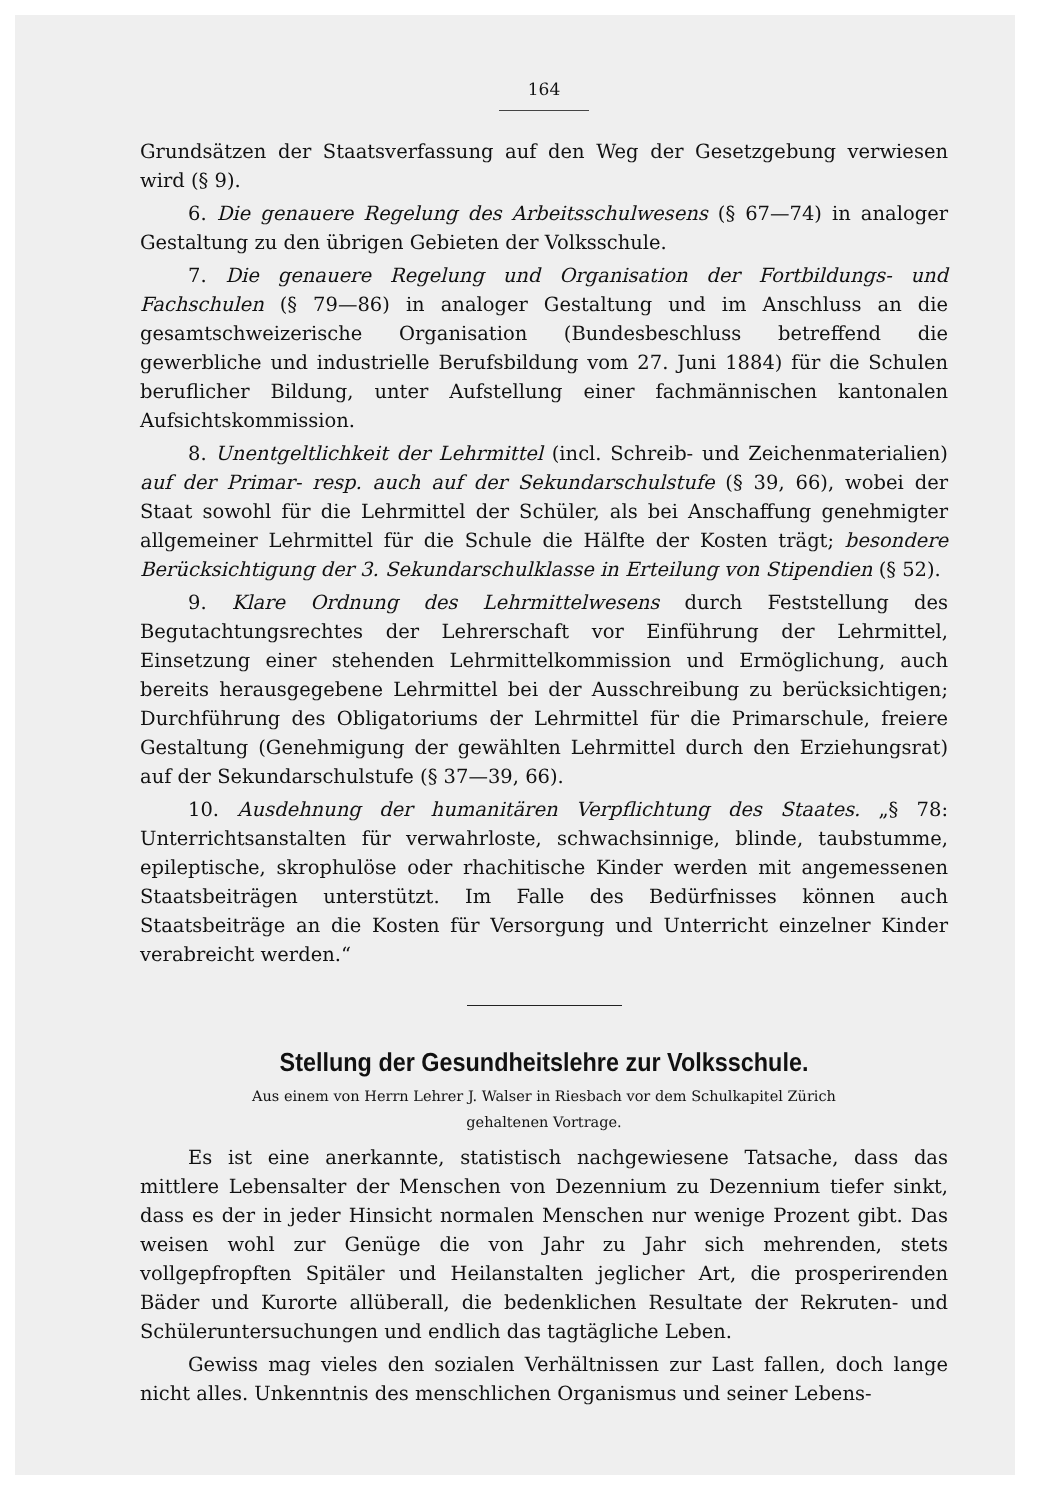164
Grundsätzen der Staatsverfassung auf den Weg der Gesetzgebung verwiesen wird (§ 9).
6. Die genauere Regelung des Arbeitsschulwesens (§ 67—74) in analoger Gestaltung zu den übrigen Gebieten der Volksschule.
7. Die genauere Regelung und Organisation der Fortbildungs- und Fachschulen (§ 79—86) in analoger Gestaltung und im Anschluss an die gesamtschweizerische Organisation (Bundesbeschluss betreffend die gewerbliche und industrielle Berufsbildung vom 27. Juni 1884) für die Schulen beruflicher Bildung, unter Aufstellung einer fachmännischen kantonalen Aufsichtskommission.
8. Unentgeltlichkeit der Lehrmittel (incl. Schreib- und Zeichenmaterialien) auf der Primar- resp. auch auf der Sekundarschulstufe (§ 39, 66), wobei der Staat sowohl für die Lehrmittel der Schüler, als bei Anschaffung genehmigter allgemeiner Lehrmittel für die Schule die Hälfte der Kosten trägt; besondere Berücksichtigung der 3. Sekundarschulklasse in Erteilung von Stipendien (§ 52).
9. Klare Ordnung des Lehrmittelwesens durch Feststellung des Begutachtungsrechtes der Lehrerschaft vor Einführung der Lehrmittel, Einsetzung einer stehenden Lehrmittelkommission und Ermöglichung, auch bereits herausgegebene Lehrmittel bei der Ausschreibung zu berücksichtigen; Durchführung des Obligatoriums der Lehrmittel für die Primarschule, freiere Gestaltung (Genehmigung der gewählten Lehrmittel durch den Erziehungsrat) auf der Sekundarschulstufe (§ 37—39, 66).
10. Ausdehnung der humanitären Verpflichtung des Staates. „§ 78: Unterrichtsanstalten für verwahrloste, schwachsinnige, blinde, taubstumme, epileptische, skrophulöse oder rhachitische Kinder werden mit angemessenen Staatsbeiträgen unterstützt. Im Falle des Bedürfnisses können auch Staatsbeiträge an die Kosten für Versorgung und Unterricht einzelner Kinder verabreicht werden.“
Stellung der Gesundheitslehre zur Volksschule.
Aus einem von Herrn Lehrer J. Walser in Riesbach vor dem Schulkapitel Zürich
gehaltenen Vortrage.
Es ist eine anerkannte, statistisch nachgewiesene Tatsache, dass das mittlere Lebensalter der Menschen von Dezennium zu Dezennium tiefer sinkt, dass es der in jeder Hinsicht normalen Menschen nur wenige Prozent gibt. Das weisen wohl zur Genüge die von Jahr zu Jahr sich mehrenden, stets vollgepfropften Spitäler und Heilanstalten jeglicher Art, die prosperirenden Bäder und Kurorte allüberall, die bedenklichen Resultate der Rekruten- und Schüleruntersuchungen und endlich das tagtägliche Leben.
Gewiss mag vieles den sozialen Verhältnissen zur Last fallen, doch lange nicht alles. Unkenntnis des menschlichen Organismus und seiner Lebens-